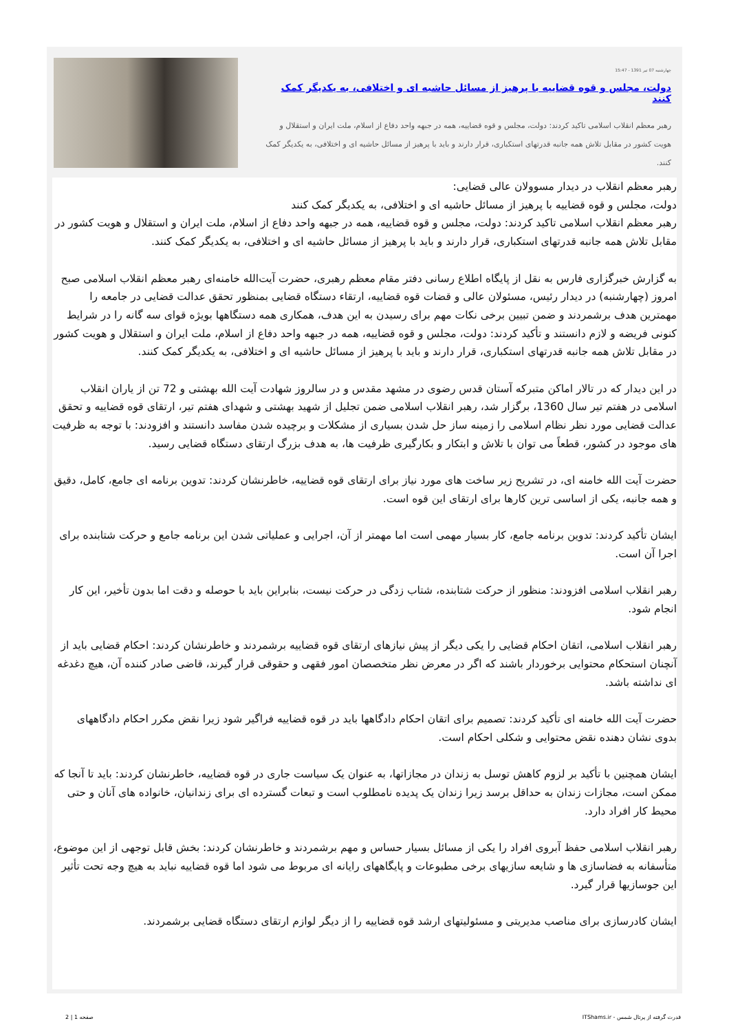چهارشنبه 07 تیر 1391 - 15:47
دولت، مجلس و قوه قضاییه با پرهیز از مسائل حاشیه ای و اختلافی، به یکدیگر کمک کنند
رهبر معظم انقلاب اسلامی تاکید کردند: دولت، مجلس و قوه قضاییه، همه در جبهه واحد دفاع از اسلام، ملت ایران و استقلال و هویت کشور در مقابل تلاش همه جانبه قدرتهای استکباری، قرار دارند و باید با پرهیز از مسائل حاشیه ای و اختلافی، به یکدیگر کمک کنند.
رهبر معظم انقلاب در دیدار مسوولان عالی قضایی:
دولت، مجلس و قوه قضاییه با پرهیز از مسائل حاشیه ای و اختلافی، به یکدیگر کمک کنند
رهبر معظم انقلاب اسلامی تاکید کردند: دولت، مجلس و قوه قضاییه، همه در جبهه واحد دفاع از اسلام، ملت ایران و استقلال و هویت کشور در مقابل تلاش همه جانبه قدرتهای استکباری، قرار دارند و باید با پرهیز از مسائل حاشیه ای و اختلافی، به یکدیگر کمک کنند.
به گزارش خبرگزاری فارس به نقل از پایگاه اطلاع رسانی دفتر مقام معظم رهبری، حضرت آیت‌الله خامنه‌ای رهبر معظم انقلاب اسلامی صبح امروز (چهارشنبه) در دیدار رئیس، مسئولان عالی و قضات قوه قضاییه، ارتقاء دستگاه قضایی بمنظور تحقق عدالت قضایی در جامعه را مهمترین هدف برشمردند و ضمن تبیین برخی نکات مهم برای رسیدن به این هدف، همکاری همه دستگاهها بویژه قوای سه گانه را در شرایط کنونی فریضه و لازم دانستند و تأکید کردند: دولت، مجلس و قوه قضاییه، همه در جبهه واحد دفاع از اسلام، ملت ایران و استقلال و هویت کشور در مقابل تلاش همه جانبه قدرتهای استکباری، قرار دارند و باید با پرهیز از مسائل حاشیه ای و اختلافی، به یکدیگر کمک کنند.
در این دیدار که در تالار اماکن متبرکه آستان قدس رضوی در مشهد مقدس و در سالروز شهادت آیت الله بهشتی و 72 تن از یاران انقلاب اسلامی در هفتم تیر سال 1360، برگزار شد، رهبر انقلاب اسلامی ضمن تجلیل از شهید بهشتی و شهدای هفتم تیر، ارتقای قوه قضاییه و تحقق عدالت قضایی مورد نظر نظام اسلامی را زمینه ساز حل شدن بسیاری از مشکلات و برچیده شدن مفاسد دانستند و افزودند: با توجه به ظرفیت های موجود در کشور، قطعاً می توان با تلاش و ابتکار و بکارگیری ظرفیت ها، به هدف بزرگ ارتقای دستگاه قضایی رسید.
حضرت آیت الله خامنه ای، در تشریح زیر ساخت های مورد نیاز برای ارتقای قوه قضاییه، خاطرنشان کردند: تدوین برنامه ای جامع، کامل، دقیق و همه جانبه، یکی از اساسی ترین کارها برای ارتقای این قوه است.
ایشان تأکید کردند: تدوین برنامه جامع، کار بسیار مهمی است اما مهمتر از آن، اجرایی و عملیاتی شدن این برنامه جامع و حرکت شتابنده برای اجرا آن است.
رهبر انقلاب اسلامی افزودند: منظور از حرکت شتابنده، شتاب زدگی در حرکت نیست، بنابراین باید با حوصله و دقت اما بدون تأخیر، این کار انجام شود.
رهبر انقلاب اسلامی، اتقان احکام قضایی را یکی دیگر از پیش نیازهای ارتقای قوه قضاییه برشمردند و خاطرنشان کردند: احکام قضایی باید از آنچنان استحکام محتوایی برخوردار باشند که اگر در معرض نظر متخصصان امور فقهی و حقوقی قرار گیرند، قاضی صادر کننده آن، هیچ دغدغه ای نداشته باشد.
حضرت آیت الله خامنه ای تأکید کردند: تصمیم برای اتقان احکام دادگاهها باید در قوه قضاییه فراگیر شود زیرا نقض مکرر احکام دادگاههای بدوی نشان دهنده نقض محتوایی و شکلی احکام است.
ایشان همچنین با تأکید بر لزوم کاهش توسل به زندان در مجازاتها، به عنوان یک سیاست جاری در قوه قضاییه، خاطرنشان کردند: باید تا آنجا که ممکن است، مجازات زندان به حداقل برسد زیرا زندان یک پدیده نامطلوب است و تبعات گسترده ای برای زندانیان، خانواده های آنان و حتی محیط کار افراد دارد.
رهبر انقلاب اسلامی حفظ آبروی افراد را یکی از مسائل بسیار حساس و مهم برشمردند و خاطرنشان کردند: بخش قابل توجهی از این موضوع، متأسفانه به فضاسازی ها و شایعه سازیهای برخی مطبوعات و پایگاههای رایانه ای مربوط می شود اما قوه قضاییه نباید به هیچ وجه تحت تأثیر این جوسازیها قرار گیرد.
ایشان کادرسازی برای مناصب مدیریتی و مسئولیتهای ارشد قوه قضاییه را از دیگر لوازم ارتقای دستگاه قضایی برشمردند.
قدرت گرفته از پرتال شمس - ITShams.ir صفحه 1 | 2